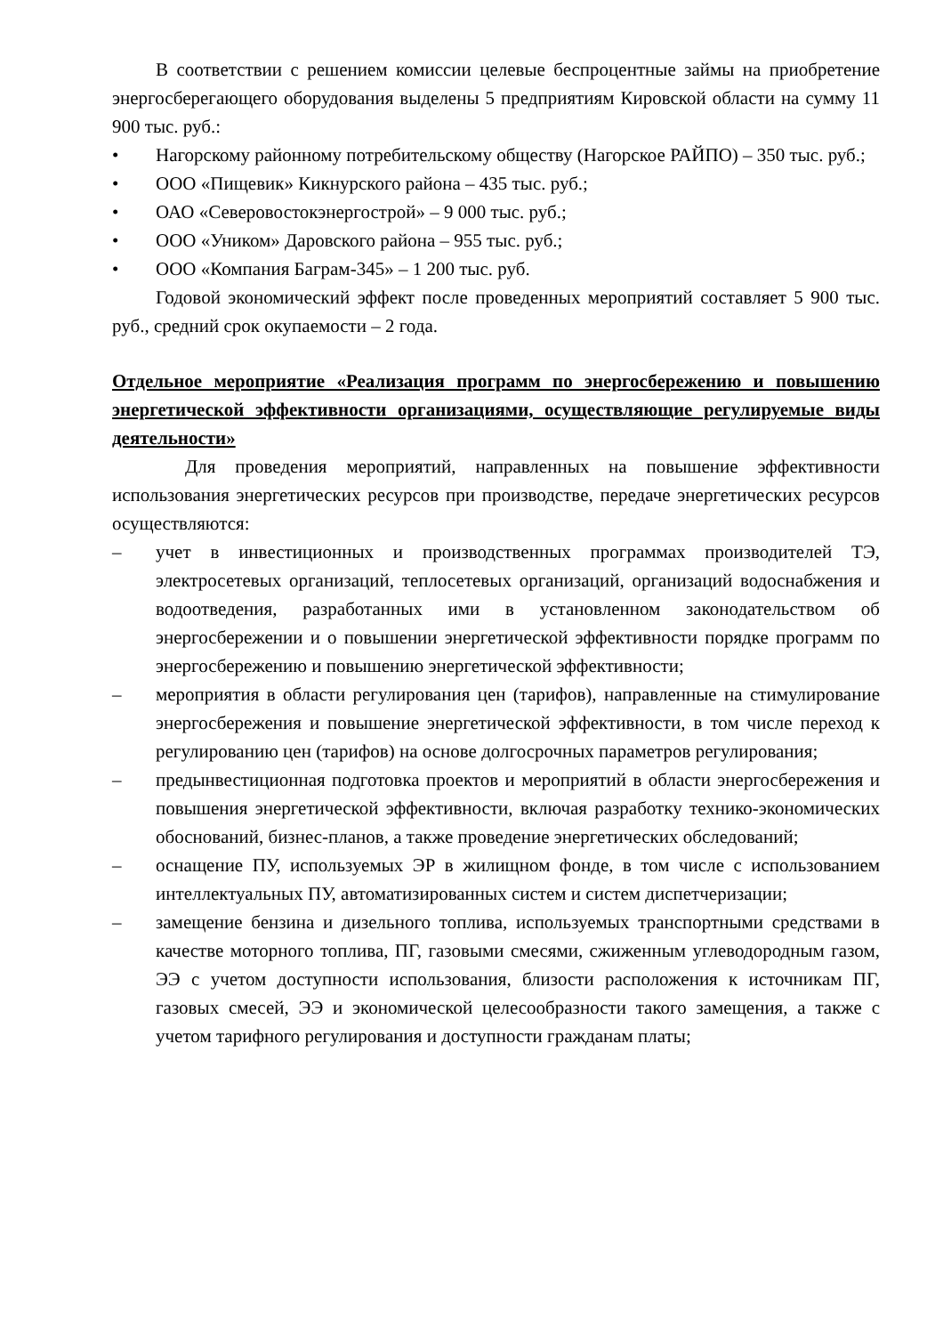В соответствии с решением комиссии целевые беспроцентные займы на приобретение энергосберегающего оборудования выделены 5 предприятиям Кировской области на сумму 11 900 тыс. руб.:
• Нагорскому районному потребительскому обществу (Нагорское РАЙПО) – 350 тыс. руб.;
• ООО «Пищевик» Кикнурского района – 435 тыс. руб.;
• ОАО «Северовостокэнергострой» – 9 000 тыс. руб.;
• ООО «Уником» Даровского района – 955 тыс. руб.;
• ООО «Компания Баграм-345» – 1 200 тыс. руб.
Годовой экономический эффект после проведенных мероприятий составляет 5 900 тыс. руб., средний срок окупаемости – 2 года.
Отдельное мероприятие «Реализация программ по энергосбережению и повышению энергетической эффективности организациями, осуществляющие регулируемые виды деятельности»
Для проведения мероприятий, направленных на повышение эффективности использования энергетических ресурсов при производстве, передаче энергетических ресурсов осуществляются:
– учет в инвестиционных и производственных программах производителей ТЭ, электросетевых организаций, теплосетевых организаций, организаций водоснабжения и водоотведения, разработанных ими в установленном законодательством об энергосбережении и о повышении энергетической эффективности порядке программ по энергосбережению и повышению энергетической эффективности;
– мероприятия в области регулирования цен (тарифов), направленные на стимулирование энергосбережения и повышение энергетической эффективности, в том числе переход к регулированию цен (тарифов) на основе долгосрочных параметров регулирования;
– предынвестиционная подготовка проектов и мероприятий в области энергосбережения и повышения энергетической эффективности, включая разработку технико-экономических обоснований, бизнес-планов, а также проведение энергетических обследований;
– оснащение ПУ, используемых ЭР в жилищном фонде, в том числе с использованием интеллектуальных ПУ, автоматизированных систем и систем диспетчеризации;
– замещение бензина и дизельного топлива, используемых транспортными средствами в качестве моторного топлива, ПГ, газовыми смесями, сжиженным углеводородным газом, ЭЭ с учетом доступности использования, близости расположения к источникам ПГ, газовых смесей, ЭЭ и экономической целесообразности такого замещения, а также с учетом тарифного регулирования и доступности гражданам платы;